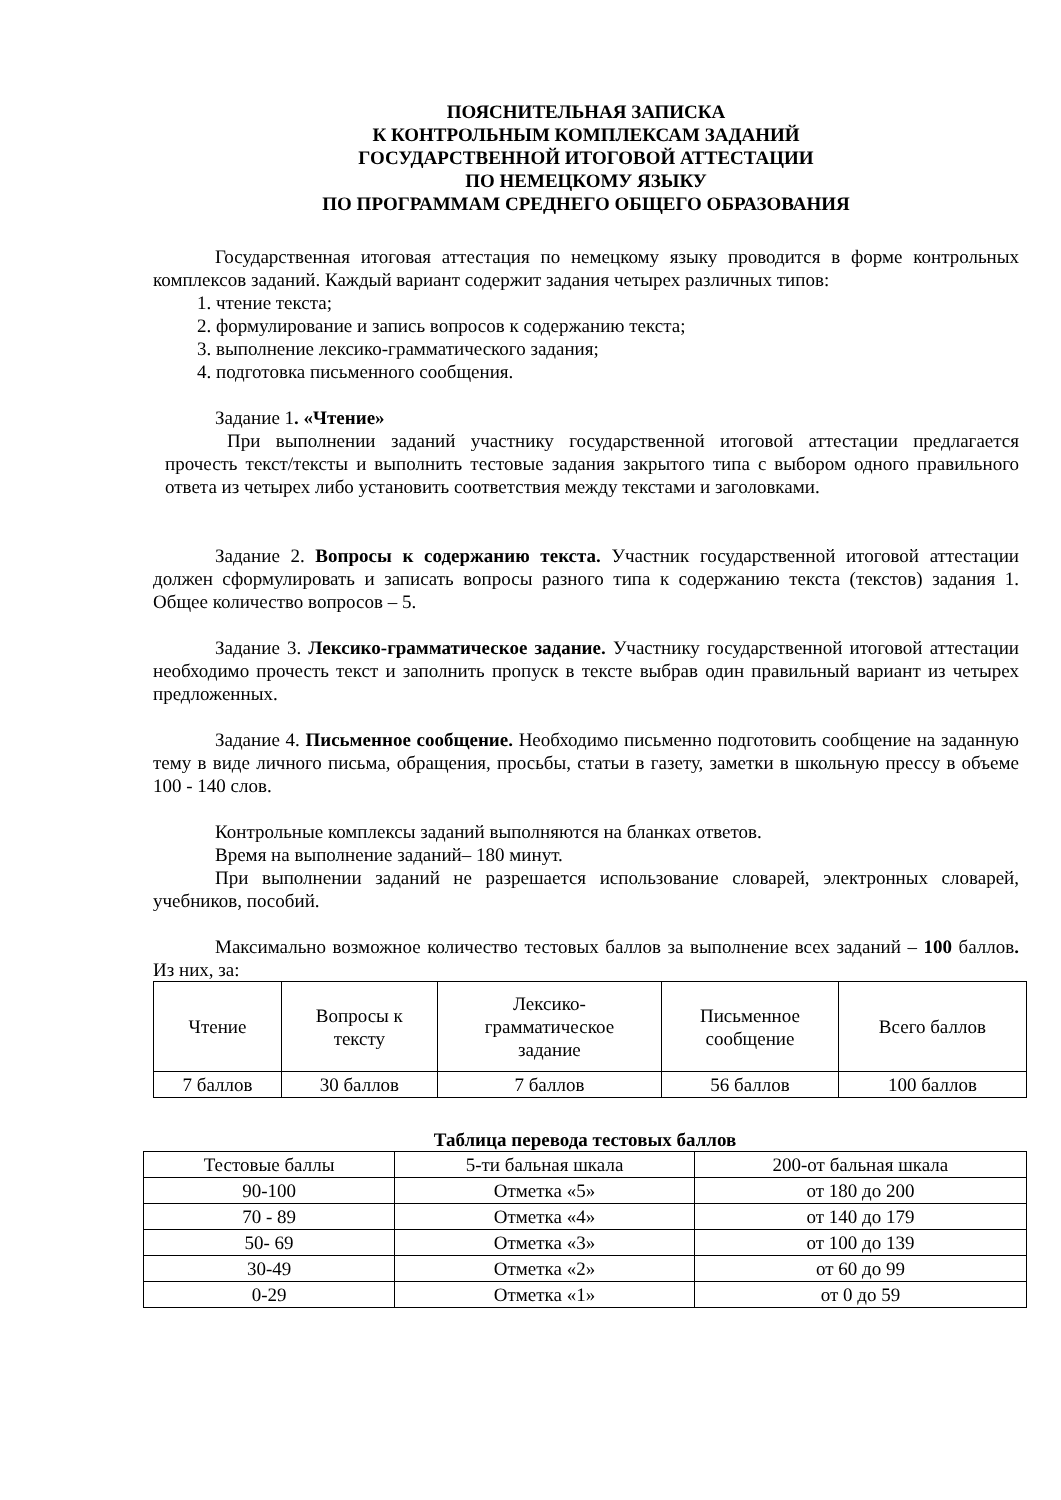ПОЯСНИТЕЛЬНАЯ ЗАПИСКА
К КОНТРОЛЬНЫМ КОМПЛЕКСАМ ЗАДАНИЙ
ГОСУДАРСТВЕННОЙ ИТОГОВОЙ АТТЕСТАЦИИ
ПО НЕМЕЦКОМУ ЯЗЫКУ
ПО ПРОГРАММАМ СРЕДНЕГО ОБЩЕГО ОБРАЗОВАНИЯ
Государственная итоговая аттестация по немецкому языку проводится в форме контрольных комплексов заданий. Каждый вариант содержит задания четырех различных типов:
1. чтение текста;
2. формулирование и запись вопросов к содержанию текста;
3. выполнение лексико-грамматического задания;
4. подготовка письменного сообщения.
Задание 1. «Чтение»
При выполнении заданий участнику государственной итоговой аттестации предлагается прочесть текст/тексты и выполнить тестовые задания закрытого типа с выбором одного правильного ответа из четырех либо установить соответствия между текстами и заголовками.
Задание 2. Вопросы к содержанию текста. Участник государственной итоговой аттестации должен сформулировать и записать вопросы разного типа к содержанию текста (текстов) задания 1. Общее количество вопросов – 5.
Задание 3. Лексико-грамматическое задание. Участнику государственной итоговой аттестации необходимо прочесть текст и заполнить пропуск в тексте выбрав один правильный вариант из четырех предложенных.
Задание 4. Письменное сообщение. Необходимо письменно подготовить сообщение на заданную тему в виде личного письма, обращения, просьбы, статьи в газету, заметки в школьную прессу в объеме 100 - 140 слов.
Контрольные комплексы заданий выполняются на бланках ответов.
Время на выполнение заданий– 180 минут.
При выполнении заданий не разрешается использование словарей, электронных словарей, учебников, пособий.
Максимально возможное количество тестовых баллов за выполнение всех заданий – 100 баллов. Из них, за:
| Чтение | Вопросы к тексту | Лексико- грамматическое задание | Письменное сообщение | Всего баллов |
| 7 баллов | 30 баллов | 7 баллов | 56 баллов | 100 баллов |
Таблица перевода тестовых баллов
| Тестовые баллы | 5-ти бальная шкала | 200-от бальная шкала |
| 90-100 | Отметка «5» | от 180 до 200 |
| 70 - 89 | Отметка «4» | от 140 до 179 |
| 50- 69 | Отметка «3» | от 100 до 139 |
| 30-49 | Отметка «2» | от 60 до 99 |
| 0-29 | Отметка «1» | от 0 до 59 |